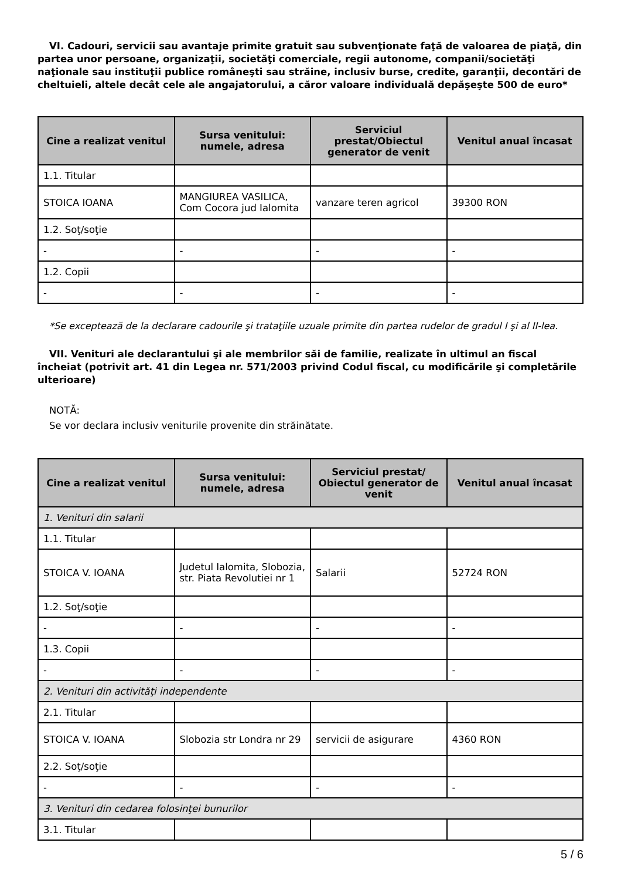VI. Cadouri, servicii sau avantaje primite gratuit sau subvenţionate faţă de valoarea de piaţă, din partea unor persoane, organizaţii, societăţi comerciale, regii autonome, companii/societăţi naţionale sau instituţii publice româneşti sau străine, inclusiv burse, credite, garanţii, decontări de cheltuieli, altele decât cele ale angajatorului, a căror valoare individuală depăşeşte 500 de euro*
| Cine a realizat venitul | Sursa venitului: numele, adresa | Serviciul prestat/Obiectul generator de venit | Venitul anual încasat |
| --- | --- | --- | --- |
| 1.1. Titular | | | |
| STOICA IOANA | MANGIUREA VASILICA, Com Cocora jud Ialomita | vanzare teren agricol | 39300 RON |
| 1.2. Soţ/soţie | | | |
| - | - | - | - |
| 1.2. Copii | | | |
| - | - | - | - |
*Se exceptează de la declarare cadourile şi trataţiile uzuale primite din partea rudelor de gradul I şi al II-lea.
VII. Venituri ale declarantului şi ale membrilor săi de familie, realizate în ultimul an fiscal încheiat (potrivit art. 41 din Legea nr. 571/2003 privind Codul fiscal, cu modificările şi completările ulterioare)
NOTĂ:
Se vor declara inclusiv veniturile provenite din străinătate.
| Cine a realizat venitul | Sursa venitului: numele, adresa | Serviciul prestat/ Obiectul generator de venit | Venitul anual încasat |
| --- | --- | --- | --- |
| 1. Venituri din salarii | | | |
| 1.1. Titular | | | |
| STOICA V. IOANA | Judetul Ialomita, Slobozia, str. Piata Revolutiei nr 1 | Salarii | 52724 RON |
| 1.2. Soţ/soţie | | | |
| - | - | - | - |
| 1.3. Copii | | | |
| - | - | - | - |
| 2. Venituri din activităţi independente | | | |
| 2.1. Titular | | | |
| STOICA V. IOANA | Slobozia str Londra nr 29 | servicii de asigurare | 4360 RON |
| 2.2. Soţ/soţie | | | |
| - | - | - | - |
| 3. Venituri din cedarea folosinţei bunurilor | | | |
| 3.1. Titular | | | |
5 / 6